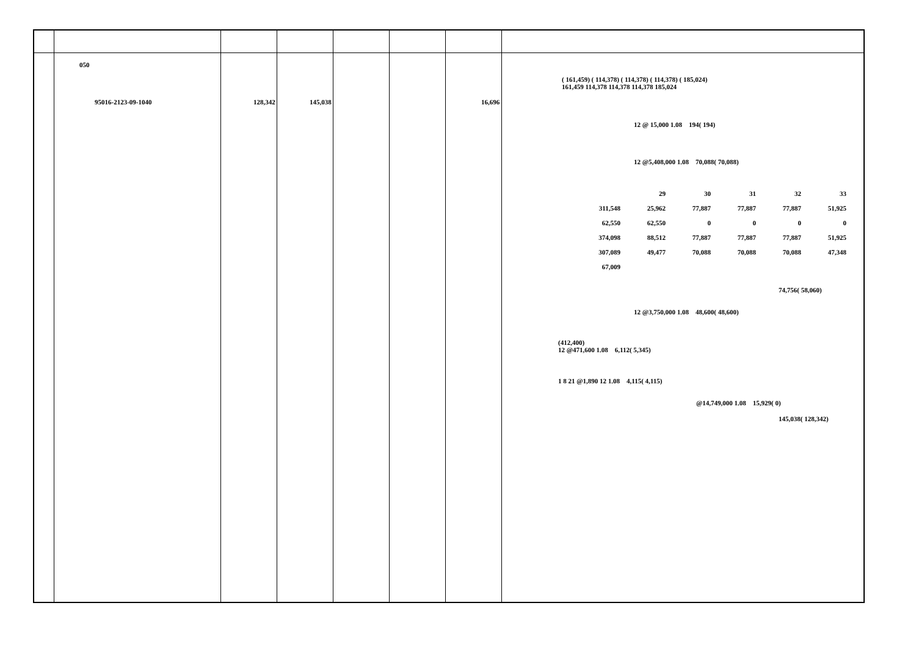050
95016-2123-09-1040 128,342 145,038 16,696
( 161,459) ( 114,378) ( 114,378) ( 114,378) ( 185,024)
161,459 114,378 114,378 114,378 185,024
12 @ 15,000 1.08 194( 194)
12 @5,408,000 1.08 70,088( 70,088)
| | 29 | 30 | 31 | 32 | 33 |
| 311,548 | 25,962 | 77,887 | 77,887 | 77,887 | 51,925 |
| 62,550 | 62,550 | 0 | 0 | 0 | 0 |
| 374,098 | 88,512 | 77,887 | 77,887 | 77,887 | 51,925 |
| 307,089 | 49,477 | 70,088 | 70,088 | 70,088 | 47,348 |
| 67,009 | | | | | |
74,756( 58,060)
12 @3,750,000 1.08 48,600( 48,600)
(412,400)
12 @471,600 1.08 6,112( 5,345)
1 8 21 @1,890 12 1.08 4,115( 4,115)
@14,749,000 1.08 15,929( 0)
145,038( 128,342)